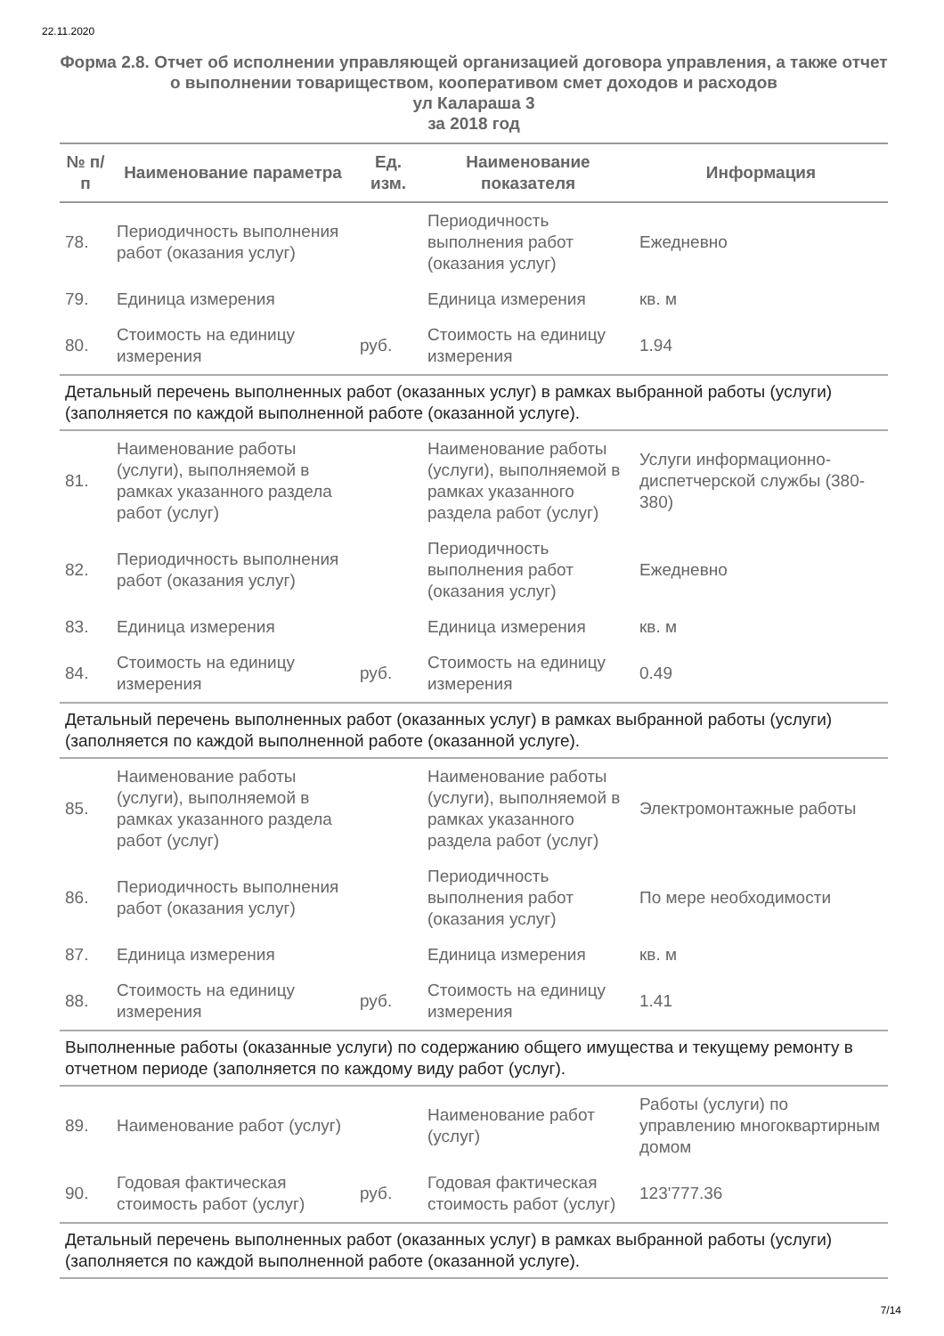22.11.2020
Форма 2.8. Отчет об исполнении управляющей организацией договора управления, а также отчет о выполнении товариществом, кооперативом смет доходов и расходов
ул Калараша 3
за 2018 год
| № п/п | Наименование параметра | Ед. изм. | Наименование показателя | Информация |
| --- | --- | --- | --- | --- |
| 78. | Периодичность выполнения работ (оказания услуг) | | Периодичность выполнения работ (оказания услуг) | Ежедневно |
| 79. | Единица измерения | | Единица измерения | кв. м |
| 80. | Стоимость на единицу измерения | руб. | Стоимость на единицу измерения | 1.94 |
| Детальный перечень выполненных работ (оказанных услуг) в рамках выбранной работы (услуги) (заполняется по каждой выполненной работе (оказанной услуге). | | | | |
| 81. | Наименование работы (услуги), выполняемой в рамках указанного раздела работ (услуг) | | Наименование работы (услуги), выполняемой в рамках указанного раздела работ (услуг) | Услуги информационно-диспетчерской службы (380-380) |
| 82. | Периодичность выполнения работ (оказания услуг) | | Периодичность выполнения работ (оказания услуг) | Ежедневно |
| 83. | Единица измерения | | Единица измерения | кв. м |
| 84. | Стоимость на единицу измерения | руб. | Стоимость на единицу измерения | 0.49 |
| Детальный перечень выполненных работ (оказанных услуг) в рамках выбранной работы (услуги) (заполняется по каждой выполненной работе (оказанной услуге). | | | | |
| 85. | Наименование работы (услуги), выполняемой в рамках указанного раздела работ (услуг) | | Наименование работы (услуги), выполняемой в рамках указанного раздела работ (услуг) | Электромонтажные работы |
| 86. | Периодичность выполнения работ (оказания услуг) | | Периодичность выполнения работ (оказания услуг) | По мере необходимости |
| 87. | Единица измерения | | Единица измерения | кв. м |
| 88. | Стоимость на единицу измерения | руб. | Стоимость на единицу измерения | 1.41 |
| Выполненные работы (оказанные услуги) по содержанию общего имущества и текущему ремонту в отчетном периоде (заполняется по каждому виду работ (услуг). | | | | |
| 89. | Наименование работ (услуг) | | Наименование работ (услуг) | Работы (услуги) по управлению многоквартирным домом |
| 90. | Годовая фактическая стоимость работ (услуг) | руб. | Годовая фактическая стоимость работ (услуг) | 123'777.36 |
| Детальный перечень выполненных работ (оказанных услуг) в рамках выбранной работы (услуги) (заполняется по каждой выполненной работе (оказанной услуге). | | | | |
7/14